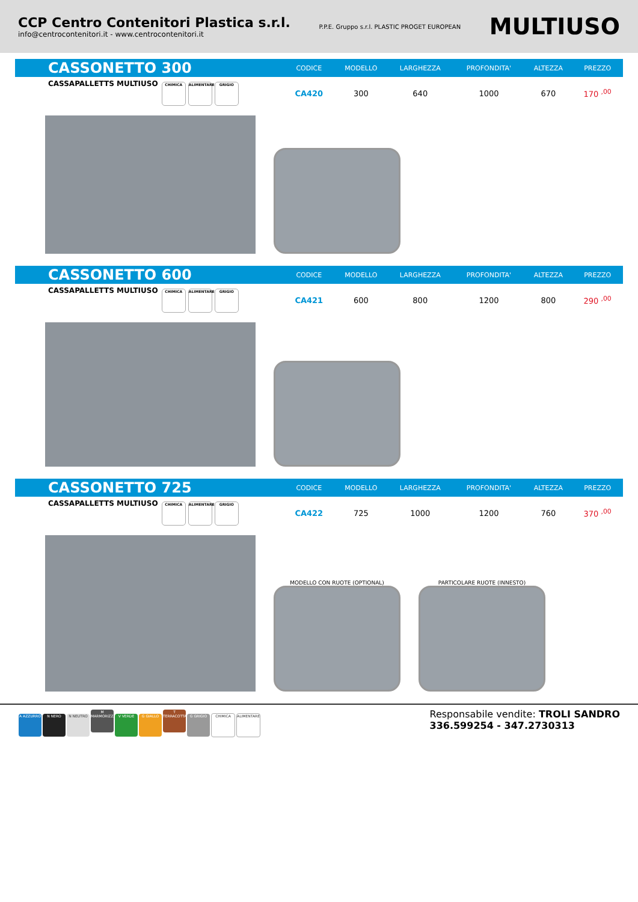CCP Centro Contenitori Plastica s.r.l.
info@centrocontenitori.it - www.centrocontenitori.it
P.P.E. Gruppo s.r.l. PLASTIC PROGET EUROPEAN
MULTIUSO
| CASSONETTO 300 | CODICE | MODELLO | LARGHEZZA | PROFONDITA' | ALTEZZA | PREZZO |
| --- | --- | --- | --- | --- | --- | --- |
| CASSAPALLETTS MULTIUSO CHIMICA ALIMENTARE GRIGIO | CA420 | 300 | 640 | 1000 | 670 | 170 <sup>,00</sup> |
| CASSONETTO 600 | CODICE | MODELLO | LARGHEZZA | PROFONDITA' | ALTEZZA | PREZZO |
| --- | --- | --- | --- | --- | --- | --- |
| CASSAPALLETTS MULTIUSO CHIMICA ALIMENTARE GRIGIO | CA421 | 600 | 800 | 1200 | 800 | 290 <sup>,00</sup> |
| CASSONETTO 725 | CODICE | MODELLO | LARGHEZZA | PROFONDITA' | ALTEZZA | PREZZO |
| --- | --- | --- | --- | --- | --- | --- |
| CASSAPALLETTS MULTIUSO CHIMICA ALIMENTARE GRIGIO | CA422 | 725 | 1000 | 1200 | 760 | 370 <sup>,00</sup> |
MODELLO CON RUOTE (OPTIONAL)
PARTICOLARE RUOTE (INNESTO)
A AZZURRO N NERO N NEUTRO M MARMORIZZATO V VERDE G GIALLO T TERRACOTTA G GRIGIO CHIMICA ALIMENTARE
Responsabile vendite: TROLI SANDRO
336.599254 - 347.2730313